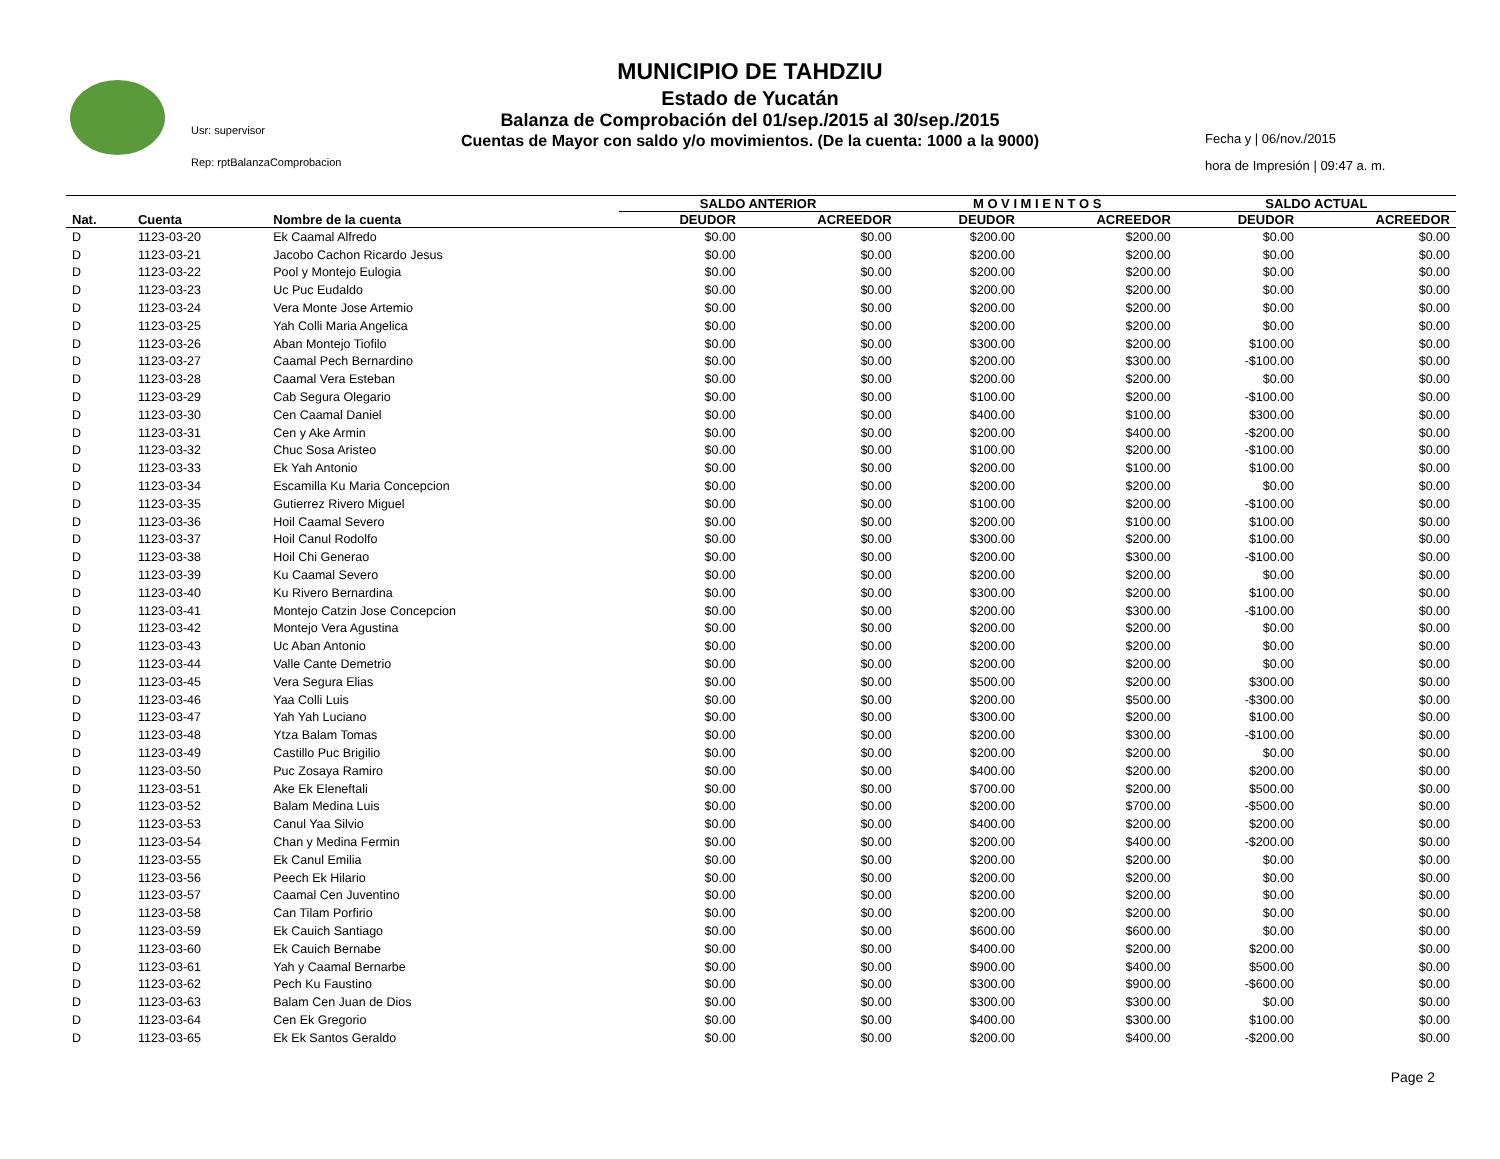MUNICIPIO DE TAHDZIU
Estado de Yucatán
Balanza de Comprobación del 01/sep./2015 al 30/sep./2015
Cuentas de Mayor con saldo y/o movimientos. (De la cuenta: 1000 a la 9000)
Usr: supervisor
Rep: rptBalanzaComprobacion
Fecha y | 06/nov./2015
hora de Impresión | 09:47 a. m.
| | | | SALDO ANTERIOR | | M O V I M I E N T O S | | SALDO ACTUAL | |
| --- | --- | --- | --- | --- | --- | --- | --- | --- |
| Nat. | Cuenta | Nombre de la cuenta | DEUDOR | ACREEDOR | DEUDOR | ACREEDOR | DEUDOR | ACREEDOR |
| D | 1123-03-20 | Ek Caamal Alfredo | $0.00 | $0.00 | $200.00 | $200.00 | $0.00 | $0.00 |
| D | 1123-03-21 | Jacobo Cachon Ricardo Jesus | $0.00 | $0.00 | $200.00 | $200.00 | $0.00 | $0.00 |
| D | 1123-03-22 | Pool y Montejo Eulogia | $0.00 | $0.00 | $200.00 | $200.00 | $0.00 | $0.00 |
| D | 1123-03-23 | Uc Puc Eudaldo | $0.00 | $0.00 | $200.00 | $200.00 | $0.00 | $0.00 |
| D | 1123-03-24 | Vera Monte Jose Artemio | $0.00 | $0.00 | $200.00 | $200.00 | $0.00 | $0.00 |
| D | 1123-03-25 | Yah Colli Maria Angelica | $0.00 | $0.00 | $200.00 | $200.00 | $0.00 | $0.00 |
| D | 1123-03-26 | Aban Montejo Tiofilo | $0.00 | $0.00 | $300.00 | $200.00 | $100.00 | $0.00 |
| D | 1123-03-27 | Caamal Pech Bernardino | $0.00 | $0.00 | $200.00 | $300.00 | -$100.00 | $0.00 |
| D | 1123-03-28 | Caamal Vera Esteban | $0.00 | $0.00 | $200.00 | $200.00 | $0.00 | $0.00 |
| D | 1123-03-29 | Cab Segura Olegario | $0.00 | $0.00 | $100.00 | $200.00 | -$100.00 | $0.00 |
| D | 1123-03-30 | Cen Caamal Daniel | $0.00 | $0.00 | $400.00 | $100.00 | $300.00 | $0.00 |
| D | 1123-03-31 | Cen y Ake Armin | $0.00 | $0.00 | $200.00 | $400.00 | -$200.00 | $0.00 |
| D | 1123-03-32 | Chuc Sosa Aristeo | $0.00 | $0.00 | $100.00 | $200.00 | -$100.00 | $0.00 |
| D | 1123-03-33 | Ek Yah Antonio | $0.00 | $0.00 | $200.00 | $100.00 | $100.00 | $0.00 |
| D | 1123-03-34 | Escamilla Ku Maria Concepcion | $0.00 | $0.00 | $200.00 | $200.00 | $0.00 | $0.00 |
| D | 1123-03-35 | Gutierrez Rivero Miguel | $0.00 | $0.00 | $100.00 | $200.00 | -$100.00 | $0.00 |
| D | 1123-03-36 | Hoil Caamal Severo | $0.00 | $0.00 | $200.00 | $100.00 | $100.00 | $0.00 |
| D | 1123-03-37 | Hoil Canul Rodolfo | $0.00 | $0.00 | $300.00 | $200.00 | $100.00 | $0.00 |
| D | 1123-03-38 | Hoil Chi Generao | $0.00 | $0.00 | $200.00 | $300.00 | -$100.00 | $0.00 |
| D | 1123-03-39 | Ku Caamal Severo | $0.00 | $0.00 | $200.00 | $200.00 | $0.00 | $0.00 |
| D | 1123-03-40 | Ku Rivero Bernardina | $0.00 | $0.00 | $300.00 | $200.00 | $100.00 | $0.00 |
| D | 1123-03-41 | Montejo Catzin Jose Concepcion | $0.00 | $0.00 | $200.00 | $300.00 | -$100.00 | $0.00 |
| D | 1123-03-42 | Montejo Vera Agustina | $0.00 | $0.00 | $200.00 | $200.00 | $0.00 | $0.00 |
| D | 1123-03-43 | Uc Aban Antonio | $0.00 | $0.00 | $200.00 | $200.00 | $0.00 | $0.00 |
| D | 1123-03-44 | Valle Cante Demetrio | $0.00 | $0.00 | $200.00 | $200.00 | $0.00 | $0.00 |
| D | 1123-03-45 | Vera Segura Elias | $0.00 | $0.00 | $500.00 | $200.00 | $300.00 | $0.00 |
| D | 1123-03-46 | Yaa Colli Luis | $0.00 | $0.00 | $200.00 | $500.00 | -$300.00 | $0.00 |
| D | 1123-03-47 | Yah Yah Luciano | $0.00 | $0.00 | $300.00 | $200.00 | $100.00 | $0.00 |
| D | 1123-03-48 | Ytza Balam Tomas | $0.00 | $0.00 | $200.00 | $300.00 | -$100.00 | $0.00 |
| D | 1123-03-49 | Castillo Puc Brigilio | $0.00 | $0.00 | $200.00 | $200.00 | $0.00 | $0.00 |
| D | 1123-03-50 | Puc Zosaya Ramiro | $0.00 | $0.00 | $400.00 | $200.00 | $200.00 | $0.00 |
| D | 1123-03-51 | Ake Ek Eleneftali | $0.00 | $0.00 | $700.00 | $200.00 | $500.00 | $0.00 |
| D | 1123-03-52 | Balam Medina Luis | $0.00 | $0.00 | $200.00 | $700.00 | -$500.00 | $0.00 |
| D | 1123-03-53 | Canul Yaa Silvio | $0.00 | $0.00 | $400.00 | $200.00 | $200.00 | $0.00 |
| D | 1123-03-54 | Chan y Medina Fermin | $0.00 | $0.00 | $200.00 | $400.00 | -$200.00 | $0.00 |
| D | 1123-03-55 | Ek Canul Emilia | $0.00 | $0.00 | $200.00 | $200.00 | $0.00 | $0.00 |
| D | 1123-03-56 | Peech Ek Hilario | $0.00 | $0.00 | $200.00 | $200.00 | $0.00 | $0.00 |
| D | 1123-03-57 | Caamal Cen Juventino | $0.00 | $0.00 | $200.00 | $200.00 | $0.00 | $0.00 |
| D | 1123-03-58 | Can Tilam Porfirio | $0.00 | $0.00 | $200.00 | $200.00 | $0.00 | $0.00 |
| D | 1123-03-59 | Ek Cauich Santiago | $0.00 | $0.00 | $600.00 | $600.00 | $0.00 | $0.00 |
| D | 1123-03-60 | Ek Cauich Bernabe | $0.00 | $0.00 | $400.00 | $200.00 | $200.00 | $0.00 |
| D | 1123-03-61 | Yah y Caamal Bernarbe | $0.00 | $0.00 | $900.00 | $400.00 | $500.00 | $0.00 |
| D | 1123-03-62 | Pech Ku Faustino | $0.00 | $0.00 | $300.00 | $900.00 | -$600.00 | $0.00 |
| D | 1123-03-63 | Balam Cen Juan de Dios | $0.00 | $0.00 | $300.00 | $300.00 | $0.00 | $0.00 |
| D | 1123-03-64 | Cen Ek Gregorio | $0.00 | $0.00 | $400.00 | $300.00 | $100.00 | $0.00 |
| D | 1123-03-65 | Ek Ek Santos Geraldo | $0.00 | $0.00 | $200.00 | $400.00 | -$200.00 | $0.00 |
Page 2